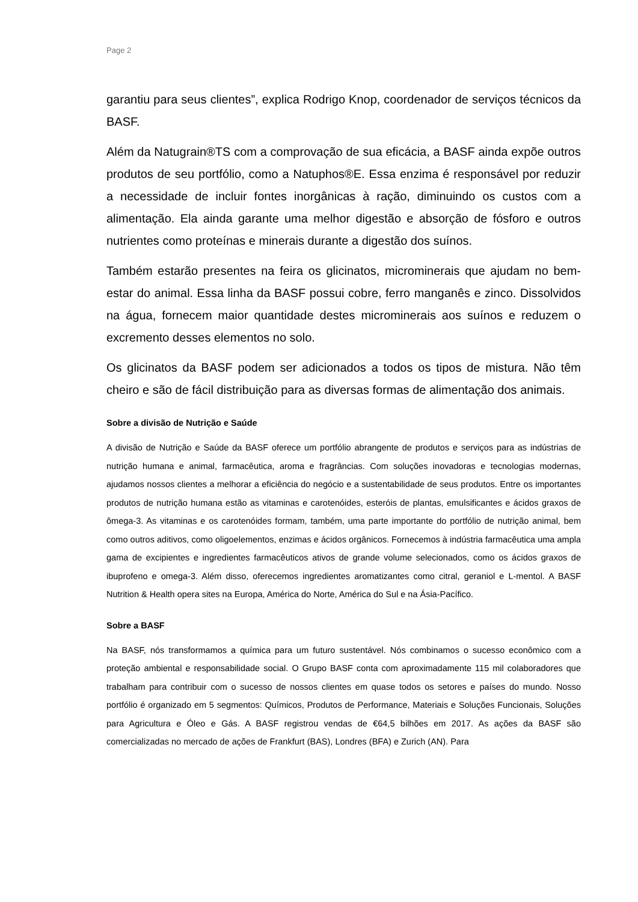Page 2
garantiu para seus clientes”, explica Rodrigo Knop, coordenador de serviços técnicos da BASF.
Além da Natugrain®TS com a comprovação de sua eficácia, a BASF ainda expõe outros produtos de seu portfólio, como a Natuphos®E. Essa enzima é responsável por reduzir a necessidade de incluir fontes inorgânicas à ração, diminuindo os custos com a alimentação. Ela ainda garante uma melhor digestão e absorção de fósforo e outros nutrientes como proteínas e minerais durante a digestão dos suínos.
Também estarão presentes na feira os glicinatos, microminerais que ajudam no bem-estar do animal. Essa linha da BASF possui cobre, ferro manganês e zinco. Dissolvidos na água, fornecem maior quantidade destes microminerais aos suínos e reduzem o excremento desses elementos no solo.
Os glicinatos da BASF podem ser adicionados a todos os tipos de mistura. Não têm cheiro e são de fácil distribuição para as diversas formas de alimentação dos animais.
Sobre a divisão de Nutrição e Saúde
A divisão de Nutrição e Saúde da BASF oferece um portfólio abrangente de produtos e serviços para as indústrias de nutrição humana e animal, farmacêutica, aroma e fragrâncias. Com soluções inovadoras e tecnologias modernas, ajudamos nossos clientes a melhorar a eficiência do negócio e a sustentabilidade de seus produtos. Entre os importantes produtos de nutrição humana estão as vitaminas e carotenóides, esteróis de plantas, emulsificantes e ácidos graxos de ômega-3. As vitaminas e os carotenóides formam, também, uma parte importante do portfólio de nutrição animal, bem como outros aditivos, como oligoelementos, enzimas e ácidos orgânicos. Fornecemos à indústria farmacêutica uma ampla gama de excipientes e ingredientes farmacêuticos ativos de grande volume selecionados, como os ácidos graxos de ibuprofeno e omega-3. Além disso, oferecemos ingredientes aromatizantes como citral, geraniol e L-mentol. A BASF Nutrition & Health opera sites na Europa, América do Norte, América do Sul e na Ásia-Pacífico.
Sobre a BASF
Na BASF, nós transformamos a química para um futuro sustentável. Nós combinamos o sucesso econômico com a proteção ambiental e responsabilidade social. O Grupo BASF conta com aproximadamente 115 mil colaboradores que trabalham para contribuir com o sucesso de nossos clientes em quase todos os setores e países do mundo. Nosso portfólio é organizado em 5 segmentos: Químicos, Produtos de Performance, Materiais e Soluções Funcionais, Soluções para Agricultura e Óleo e Gás. A BASF registrou vendas de €64,5 bilhões em 2017. As ações da BASF são comercializadas no mercado de ações de Frankfurt (BAS), Londres (BFA) e Zurich (AN). Para